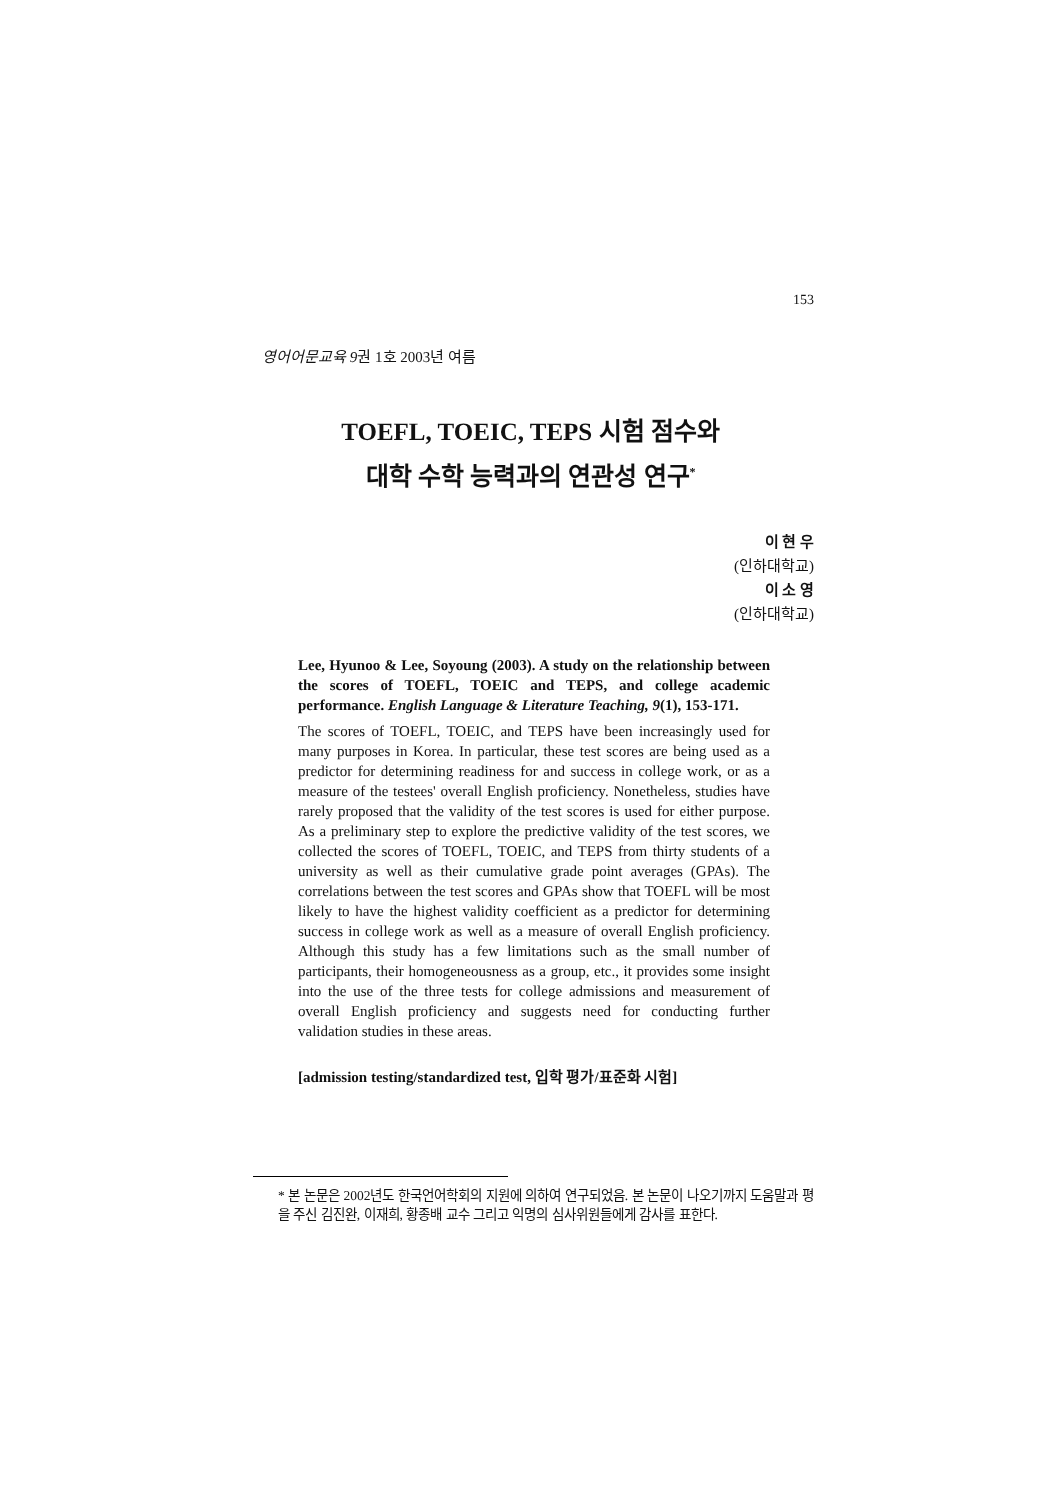153
영어어문교육 9권 1호 2003년 여름
TOEFL, TOEIC, TEPS 시험 점수와
대학 수학 능력과의 연관성 연구<sup>*</sup>
이 현 우
(인하대학교)
이 소 영
(인하대학교)
Lee, Hyunoo & Lee, Soyoung (2003). A study on the relationship between the scores of TOEFL, TOEIC and TEPS, and college academic performance. English Language & Literature Teaching, 9(1), 153-171.
The scores of TOEFL, TOEIC, and TEPS have been increasingly used for many purposes in Korea. In particular, these test scores are being used as a predictor for determining readiness for and success in college work, or as a measure of the testees' overall English proficiency. Nonetheless, studies have rarely proposed that the validity of the test scores is used for either purpose. As a preliminary step to explore the predictive validity of the test scores, we collected the scores of TOEFL, TOEIC, and TEPS from thirty students of a university as well as their cumulative grade point averages (GPAs). The correlations between the test scores and GPAs show that TOEFL will be most likely to have the highest validity coefficient as a predictor for determining success in college work as well as a measure of overall English proficiency. Although this study has a few limitations such as the small number of participants, their homogeneousness as a group, etc., it provides some insight into the use of the three tests for college admissions and measurement of overall English proficiency and suggests need for conducting further validation studies in these areas.
[admission testing/standardized test, 입학 평가/표준화 시험]
* 본 논문은 2002년도 한국언어학회의 지원에 의하여 연구되었음. 본 논문이 나오기까지 도움말과 평을 주신 김진완, 이재희, 황종배 교수 그리고 익명의 심사위원들에게 감사를 표한다.